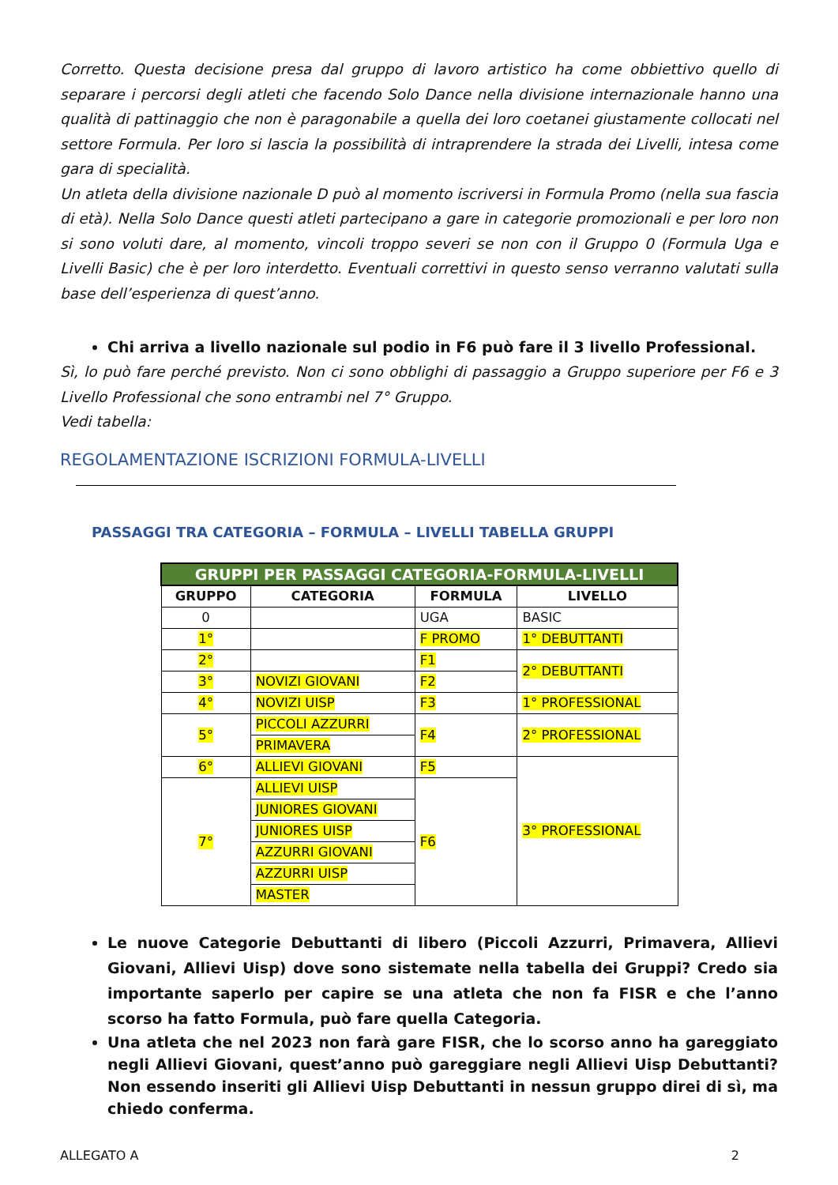Corretto. Questa decisione presa dal gruppo di lavoro artistico ha come obbiettivo quello di separare i percorsi degli atleti che facendo Solo Dance nella divisione internazionale hanno una qualità di pattinaggio che non è paragonabile a quella dei loro coetanei giustamente collocati nel settore Formula. Per loro si lascia la possibilità di intraprendere la strada dei Livelli, intesa come gara di specialità.
Un atleta della divisione nazionale D può al momento iscriversi in Formula Promo (nella sua fascia di età). Nella Solo Dance questi atleti partecipano a gare in categorie promozionali e per loro non si sono voluti dare, al momento, vincoli troppo severi se non con il Gruppo 0 (Formula Uga e Livelli Basic) che è per loro interdetto. Eventuali correttivi in questo senso verranno valutati sulla base dell’esperienza di quest’anno.
Chi arriva a livello nazionale sul podio in F6 può fare il 3 livello Professional.
Sì, lo può fare perché previsto. Non ci sono obblighi di passaggio a Gruppo superiore per F6 e 3 Livello Professional che sono entrambi nel 7° Gruppo.
Vedi tabella:
REGOLAMENTAZIONE ISCRIZIONI FORMULA-LIVELLI
PASSAGGI TRA CATEGORIA – FORMULA – LIVELLI TABELLA GRUPPI
| GRUPPI PER PASSAGGI CATEGORIA-FORMULA-LIVELLI | | | |
| --- | --- | --- | --- |
| GRUPPO | CATEGORIA | FORMULA | LIVELLO |
| 0 | | UGA | BASIC |
| 1° | | F PROMO | 1° DEBUTTANTI |
| 2° | | F1 | 2° DEBUTTANTI |
| 3° | NOVIZI GIOVANI | F2 | |
| 4° | NOVIZI UISP | F3 | 1° PROFESSIONAL |
| 5° | PICCOLI AZZURRI | F4 | 2° PROFESSIONAL |
| | PRIMAVERA | | |
| 6° | ALLIEVI GIOVANI | F5 | 3° PROFESSIONAL |
| 7° | ALLIEVI UISP | F6 | |
| | JUNIORES GIOVANI | | |
| | JUNIORES UISP | | |
| | AZZURRI GIOVANI | | |
| | AZZURRI UISP | | |
| | MASTER | | |
Le nuove Categorie Debuttanti di libero (Piccoli Azzurri, Primavera, Allievi Giovani, Allievi Uisp) dove sono sistemate nella tabella dei Gruppi? Credo sia importante saperlo per capire se una atleta che non fa FISR e che l’anno scorso ha fatto Formula, può fare quella Categoria.
Una atleta che nel 2023 non farà gare FISR, che lo scorso anno ha gareggiato negli Allievi Giovani, quest’anno può gareggiare negli Allievi Uisp Debuttanti? Non essendo inseriti gli Allievi Uisp Debuttanti in nessun gruppo direi di sì, ma chiedo conferma.
ALLEGATO A 2